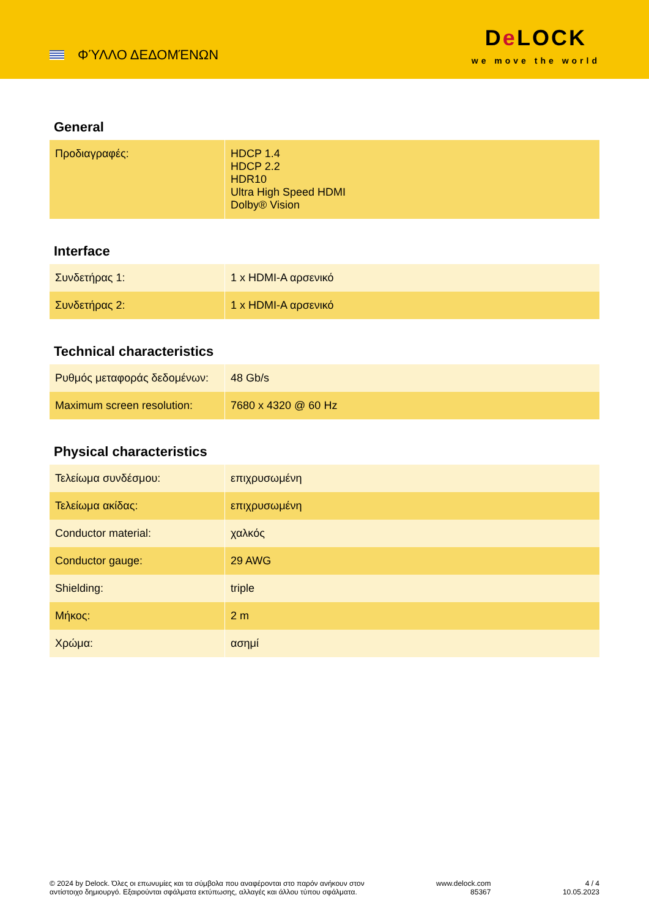ΦΎΛΛΟ ΔΕΔΟΜΈΝΩΝ
De LOCK
we move the world
General
| Προδιαγραφές: | HDCP 1.4 HDCP 2.2 HDR10 Ultra High Speed HDMI Dolby® Vision |
Interface
| Συνδετήρας 1: | 1 x HDMI-A αρσενικό |
| Συνδετήρας 2: | 1 x HDMI-A αρσενικό |
Technical characteristics
| Ρυθμός μεταφοράς δεδομένων: | 48 Gb/s |
| Maximum screen resolution: | 7680 x 4320 @ 60 Hz |
Physical characteristics
| Τελείωμα συνδέσμου: | επιχρυσωμένη |
| Τελείωμα ακίδας: | επιχρυσωμένη |
| Conductor material: | χαλκός |
| Conductor gauge: | 29 AWG |
| Shielding: | triple |
| Μήκος: | 2 m |
| Χρώμα: | ασημί |
© 2024 by Delock. Όλες οι επωνυμίες και τα σύμβολα που αναφέρονται στο παρόν ανήκουν στον
αντίστοιχο δημιουργό. Εξαιρούνται σφάλματα εκτύπωσης, αλλαγές και άλλου τύπου σφάλματα.
www.delock.com
85367
4 / 4
10.05.2023